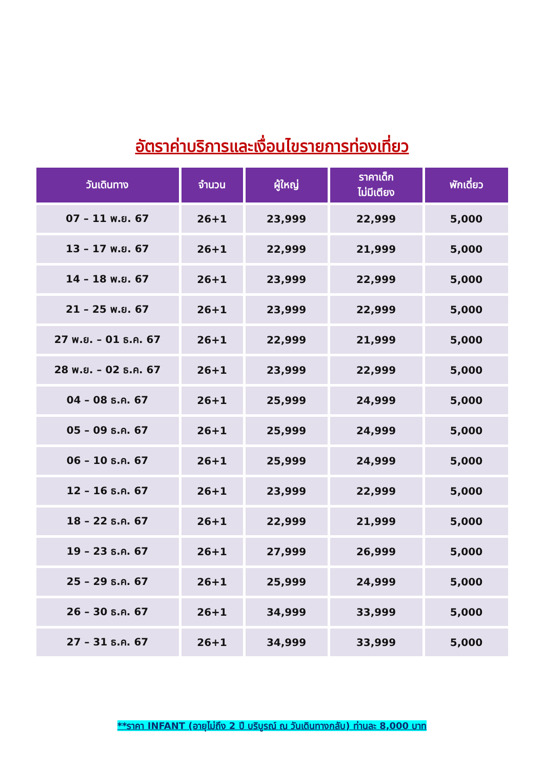อัตราค่าบริการและเงื่อนไขรายการท่องเที่ยว
| วันเดินทาง | จำนวน | ผู้ใหญ่ | ราคาเด็ก ไม่มีเตียง | พักเดี่ยว |
| --- | --- | --- | --- | --- |
| 07 – 11 พ.ย. 67 | 26+1 | 23,999 | 22,999 | 5,000 |
| 13 – 17 พ.ย. 67 | 26+1 | 22,999 | 21,999 | 5,000 |
| 14 – 18 พ.ย. 67 | 26+1 | 23,999 | 22,999 | 5,000 |
| 21 – 25 พ.ย. 67 | 26+1 | 23,999 | 22,999 | 5,000 |
| 27 พ.ย. – 01 ธ.ค. 67 | 26+1 | 22,999 | 21,999 | 5,000 |
| 28 พ.ย. – 02 ธ.ค. 67 | 26+1 | 23,999 | 22,999 | 5,000 |
| 04 – 08 ธ.ค. 67 | 26+1 | 25,999 | 24,999 | 5,000 |
| 05 – 09 ธ.ค. 67 | 26+1 | 25,999 | 24,999 | 5,000 |
| 06 – 10 ธ.ค. 67 | 26+1 | 25,999 | 24,999 | 5,000 |
| 12 – 16 ธ.ค. 67 | 26+1 | 23,999 | 22,999 | 5,000 |
| 18 – 22 ธ.ค. 67 | 26+1 | 22,999 | 21,999 | 5,000 |
| 19 – 23 ธ.ค. 67 | 26+1 | 27,999 | 26,999 | 5,000 |
| 25 – 29 ธ.ค. 67 | 26+1 | 25,999 | 24,999 | 5,000 |
| 26 – 30 ธ.ค. 67 | 26+1 | 34,999 | 33,999 | 5,000 |
| 27 – 31 ธ.ค. 67 | 26+1 | 34,999 | 33,999 | 5,000 |
**ราคา INFANT (อายุไม่ถึง 2 ปี บริบูรณ์ ณ วันเดินทางกลับ) ท่านละ 8,000 บาท